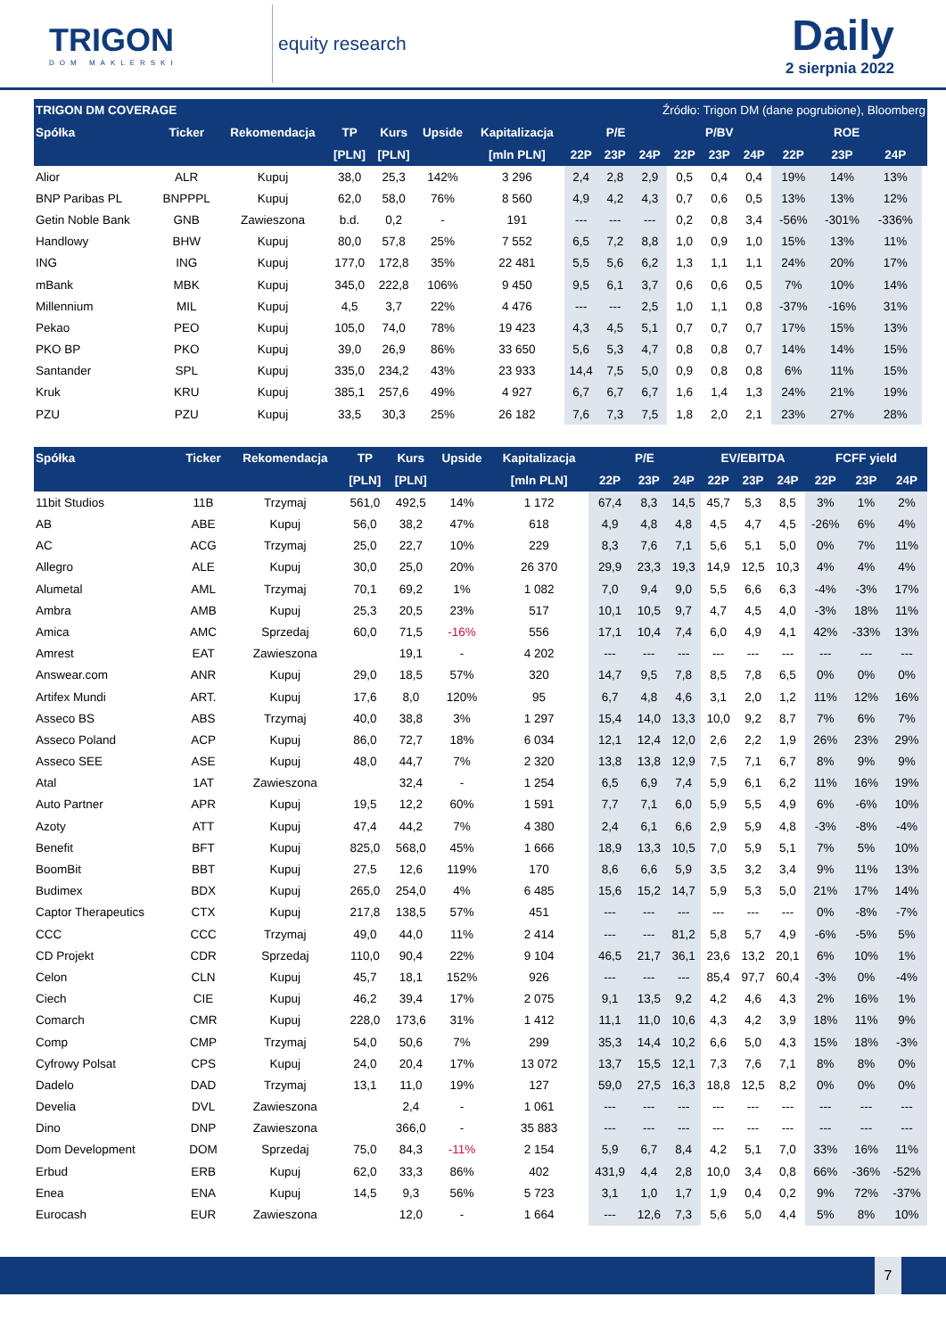TRIGON
DOM MAKLERSKI
equity research
Daily
2 sierpnia 2022
| TRIGON DM COVERAGE | | | | | | | | Źródło: Trigon DM (dane pogrubione), Bloomberg | | | | | | | | |
| --- | --- | --- | --- | --- | --- | --- | --- | --- | --- | --- | --- | --- | --- | --- | --- | --- |
| Spółka | Ticker | Rekomendacja | TP | Kurs | Upside | Kapitalizacja | P/E | | | P/BV | | | ROE | | | |
| | | | [PLN] | [PLN] | | [mln PLN] | 22P | 23P | 24P | 22P | 23P | 24P | 22P | 23P | 24P | |
| Alior | ALR | Kupuj | 38,0 | 25,3 | 142% | 3 296 | 2,4 | 2,8 | 2,9 | 0,5 | 0,4 | 0,4 | 19% | 14% | 13% | |
| BNP Paribas PL | BNPPPL | Kupuj | 62,0 | 58,0 | 76% | 8 560 | 4,9 | 4,2 | 4,3 | 0,7 | 0,6 | 0,5 | 13% | 13% | 12% | |
| Getin Noble Bank | GNB | Zawieszona | b.d. | 0,2 | - | 191 | --- | --- | --- | 0,2 | 0,8 | 3,4 | -56% | -301% | -336% | |
| Handlowy | BHW | Kupuj | 80,0 | 57,8 | 25% | 7 552 | 6,5 | 7,2 | 8,8 | 1,0 | 0,9 | 1,0 | 15% | 13% | 11% | |
| ING | ING | Kupuj | 177,0 | 172,8 | 35% | 22 481 | 5,5 | 5,6 | 6,2 | 1,3 | 1,1 | 1,1 | 24% | 20% | 17% | |
| mBank | MBK | Kupuj | 345,0 | 222,8 | 106% | 9 450 | 9,5 | 6,1 | 3,7 | 0,6 | 0,6 | 0,5 | 7% | 10% | 14% | |
| Millennium | MIL | Kupuj | 4,5 | 3,7 | 22% | 4 476 | --- | --- | 2,5 | 1,0 | 1,1 | 0,8 | -37% | -16% | 31% | |
| Pekao | PEO | Kupuj | 105,0 | 74,0 | 78% | 19 423 | 4,3 | 4,5 | 5,1 | 0,7 | 0,7 | 0,7 | 17% | 15% | 13% | |
| PKO BP | PKO | Kupuj | 39,0 | 26,9 | 86% | 33 650 | 5,6 | 5,3 | 4,7 | 0,8 | 0,8 | 0,7 | 14% | 14% | 15% | |
| Santander | SPL | Kupuj | 335,0 | 234,2 | 43% | 23 933 | 14,4 | 7,5 | 5,0 | 0,9 | 0,8 | 0,8 | 6% | 11% | 15% | |
| Kruk | KRU | Kupuj | 385,1 | 257,6 | 49% | 4 927 | 6,7 | 6,7 | 6,7 | 1,6 | 1,4 | 1,3 | 24% | 21% | 19% | |
| PZU | PZU | Kupuj | 33,5 | 30,3 | 25% | 26 182 | 7,6 | 7,3 | 7,5 | 1,8 | 2,0 | 2,1 | 23% | 27% | 28% | |
| Spółka | Ticker | Rekomendacja | TP | Kurs | Upside | Kapitalizacja | P/E | | | EV/EBITDA | | | FCFF yield | | |
| --- | --- | --- | --- | --- | --- | --- | --- | --- | --- | --- | --- | --- | --- | --- | --- |
| | | | [PLN] | [PLN] | | [mln PLN] | 22P | 23P | 24P | 22P | 23P | 24P | 22P | 23P | 24P |
| 11bit Studios | 11B | Trzymaj | 561,0 | 492,5 | 14% | 1 172 | 67,4 | 8,3 | 14,5 | 45,7 | 5,3 | 8,5 | 3% | 1% | 2% |
| AB | ABE | Kupuj | 56,0 | 38,2 | 47% | 618 | 4,9 | 4,8 | 4,8 | 4,5 | 4,7 | 4,5 | -26% | 6% | 4% |
| AC | ACG | Trzymaj | 25,0 | 22,7 | 10% | 229 | 8,3 | 7,6 | 7,1 | 5,6 | 5,1 | 5,0 | 0% | 7% | 11% |
| Allegro | ALE | Kupuj | 30,0 | 25,0 | 20% | 26 370 | 29,9 | 23,3 | 19,3 | 14,9 | 12,5 | 10,3 | 4% | 4% | 4% |
| Alumetal | AML | Trzymaj | 70,1 | 69,2 | 1% | 1 082 | 7,0 | 9,4 | 9,0 | 5,5 | 6,6 | 6,3 | -4% | -3% | 17% |
| Ambra | AMB | Kupuj | 25,3 | 20,5 | 23% | 517 | 10,1 | 10,5 | 9,7 | 4,7 | 4,5 | 4,0 | -3% | 18% | 11% |
| Amica | AMC | Sprzedaj | 60,0 | 71,5 | -16% | 556 | 17,1 | 10,4 | 7,4 | 6,0 | 4,9 | 4,1 | 42% | -33% | 13% |
| Amrest | EAT | Zawieszona | | 19,1 | - | 4 202 | --- | --- | --- | --- | --- | --- | --- | --- | --- |
| Answear.com | ANR | Kupuj | 29,0 | 18,5 | 57% | 320 | 14,7 | 9,5 | 7,8 | 8,5 | 7,8 | 6,5 | 0% | 0% | 0% |
| Artifex Mundi | ART. | Kupuj | 17,6 | 8,0 | 120% | 95 | 6,7 | 4,8 | 4,6 | 3,1 | 2,0 | 1,2 | 11% | 12% | 16% |
| Asseco BS | ABS | Trzymaj | 40,0 | 38,8 | 3% | 1 297 | 15,4 | 14,0 | 13,3 | 10,0 | 9,2 | 8,7 | 7% | 6% | 7% |
| Asseco Poland | ACP | Kupuj | 86,0 | 72,7 | 18% | 6 034 | 12,1 | 12,4 | 12,0 | 2,6 | 2,2 | 1,9 | 26% | 23% | 29% |
| Asseco SEE | ASE | Kupuj | 48,0 | 44,7 | 7% | 2 320 | 13,8 | 13,8 | 12,9 | 7,5 | 7,1 | 6,7 | 8% | 9% | 9% |
| Atal | 1AT | Zawieszona | | 32,4 | - | 1 254 | 6,5 | 6,9 | 7,4 | 5,9 | 6,1 | 6,2 | 11% | 16% | 19% |
| Auto Partner | APR | Kupuj | 19,5 | 12,2 | 60% | 1 591 | 7,7 | 7,1 | 6,0 | 5,9 | 5,5 | 4,9 | 6% | -6% | 10% |
| Azoty | ATT | Kupuj | 47,4 | 44,2 | 7% | 4 380 | 2,4 | 6,1 | 6,6 | 2,9 | 5,9 | 4,8 | -3% | -8% | -4% |
| Benefit | BFT | Kupuj | 825,0 | 568,0 | 45% | 1 666 | 18,9 | 13,3 | 10,5 | 7,0 | 5,9 | 5,1 | 7% | 5% | 10% |
| BoomBit | BBT | Kupuj | 27,5 | 12,6 | 119% | 170 | 8,6 | 6,6 | 5,9 | 3,5 | 3,2 | 3,4 | 9% | 11% | 13% |
| Budimex | BDX | Kupuj | 265,0 | 254,0 | 4% | 6 485 | 15,6 | 15,2 | 14,7 | 5,9 | 5,3 | 5,0 | 21% | 17% | 14% |
| Captor Therapeutics | CTX | Kupuj | 217,8 | 138,5 | 57% | 451 | --- | --- | --- | --- | --- | --- | 0% | -8% | -7% |
| CCC | CCC | Trzymaj | 49,0 | 44,0 | 11% | 2 414 | --- | --- | 81,2 | 5,8 | 5,7 | 4,9 | -6% | -5% | 5% |
| CD Projekt | CDR | Sprzedaj | 110,0 | 90,4 | 22% | 9 104 | 46,5 | 21,7 | 36,1 | 23,6 | 13,2 | 20,1 | 6% | 10% | 1% |
| Celon | CLN | Kupuj | 45,7 | 18,1 | 152% | 926 | --- | --- | --- | 85,4 | 97,7 | 60,4 | -3% | 0% | -4% |
| Ciech | CIE | Kupuj | 46,2 | 39,4 | 17% | 2 075 | 9,1 | 13,5 | 9,2 | 4,2 | 4,6 | 4,3 | 2% | 16% | 1% |
| Comarch | CMR | Kupuj | 228,0 | 173,6 | 31% | 1 412 | 11,1 | 11,0 | 10,6 | 4,3 | 4,2 | 3,9 | 18% | 11% | 9% |
| Comp | CMP | Trzymaj | 54,0 | 50,6 | 7% | 299 | 35,3 | 14,4 | 10,2 | 6,6 | 5,0 | 4,3 | 15% | 18% | -3% |
| Cyfrowy Polsat | CPS | Kupuj | 24,0 | 20,4 | 17% | 13 072 | 13,7 | 15,5 | 12,1 | 7,3 | 7,6 | 7,1 | 8% | 8% | 0% |
| Dadelo | DAD | Trzymaj | 13,1 | 11,0 | 19% | 127 | 59,0 | 27,5 | 16,3 | 18,8 | 12,5 | 8,2 | 0% | 0% | 0% |
| Develia | DVL | Zawieszona | | 2,4 | - | 1 061 | --- | --- | --- | --- | --- | --- | --- | --- | --- |
| Dino | DNP | Zawieszona | | 366,0 | - | 35 883 | --- | --- | --- | --- | --- | --- | --- | --- | --- |
| Dom Development | DOM | Sprzedaj | 75,0 | 84,3 | -11% | 2 154 | 5,9 | 6,7 | 8,4 | 4,2 | 5,1 | 7,0 | 33% | 16% | 11% |
| Erbud | ERB | Kupuj | 62,0 | 33,3 | 86% | 402 | 431,9 | 4,4 | 2,8 | 10,0 | 3,4 | 0,8 | 66% | -36% | -52% |
| Enea | ENA | Kupuj | 14,5 | 9,3 | 56% | 5 723 | 3,1 | 1,0 | 1,7 | 1,9 | 0,4 | 0,2 | 9% | 72% | -37% |
| Eurocash | EUR | Zawieszona | | 12,0 | - | 1 664 | --- | 12,6 | 7,3 | 5,6 | 5,0 | 4,4 | 5% | 8% | 10% |
7